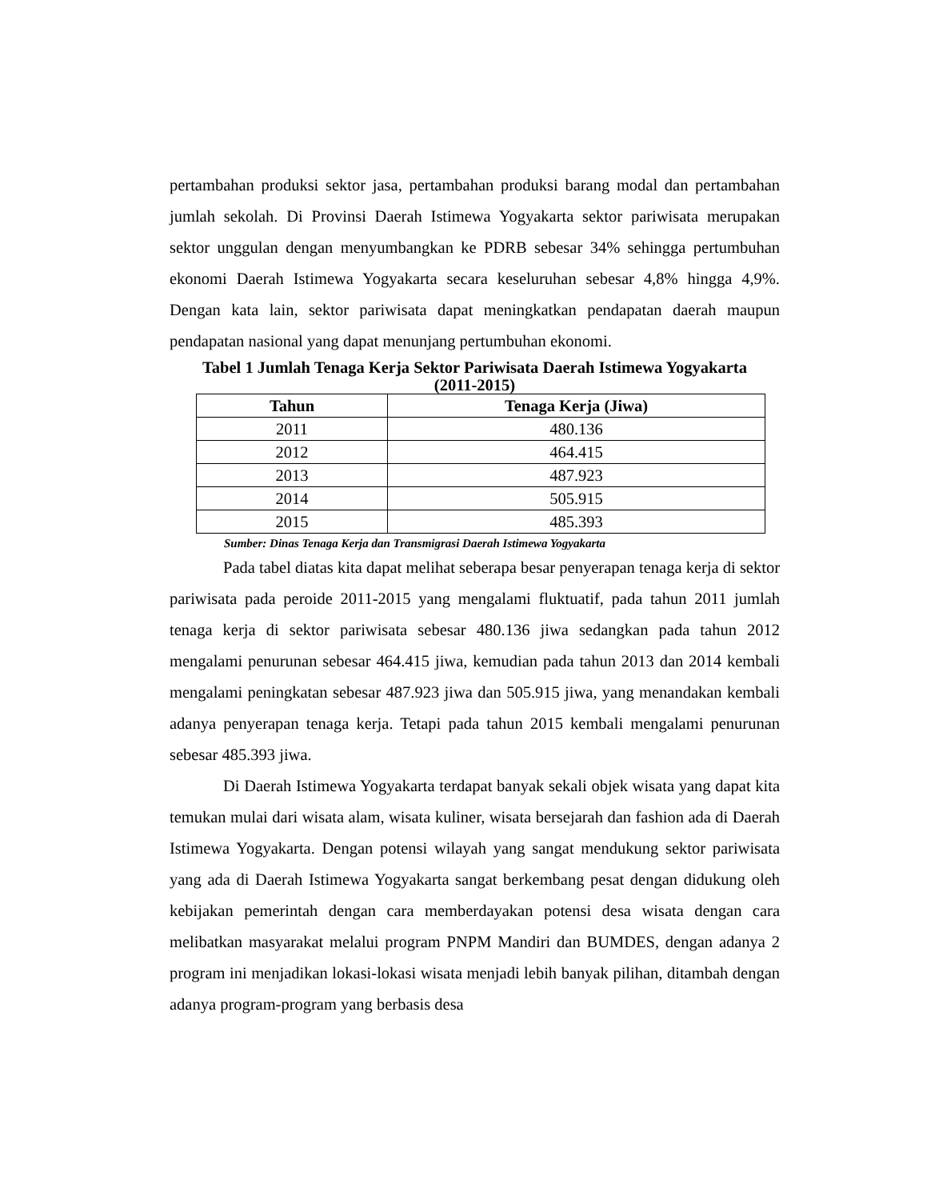pertambahan produksi sektor jasa, pertambahan produksi barang modal dan pertambahan jumlah sekolah. Di Provinsi Daerah Istimewa Yogyakarta sektor pariwisata merupakan sektor unggulan dengan menyumbangkan ke PDRB sebesar 34% sehingga pertumbuhan ekonomi Daerah Istimewa Yogyakarta secara keseluruhan sebesar 4,8% hingga 4,9%. Dengan kata lain, sektor pariwisata dapat meningkatkan pendapatan daerah maupun pendapatan nasional yang dapat menunjang pertumbuhan ekonomi.
Tabel 1 Jumlah Tenaga Kerja Sektor Pariwisata Daerah Istimewa Yogyakarta
(2011-2015)
| Tahun | Tenaga Kerja (Jiwa) |
| --- | --- |
| 2011 | 480.136 |
| 2012 | 464.415 |
| 2013 | 487.923 |
| 2014 | 505.915 |
| 2015 | 485.393 |
Sumber: Dinas Tenaga Kerja dan Transmigrasi Daerah Istimewa Yogyakarta
Pada tabel diatas kita dapat melihat seberapa besar penyerapan tenaga kerja di sektor pariwisata pada peroide 2011-2015 yang mengalami fluktuatif, pada tahun 2011 jumlah tenaga kerja di sektor pariwisata sebesar 480.136 jiwa sedangkan pada tahun 2012 mengalami penurunan sebesar 464.415 jiwa, kemudian pada tahun 2013 dan 2014 kembali mengalami peningkatan sebesar 487.923 jiwa dan 505.915 jiwa, yang menandakan kembali adanya penyerapan tenaga kerja. Tetapi pada tahun 2015 kembali mengalami penurunan sebesar 485.393 jiwa.
Di Daerah Istimewa Yogyakarta terdapat banyak sekali objek wisata yang dapat kita temukan mulai dari wisata alam, wisata kuliner, wisata bersejarah dan fashion ada di Daerah Istimewa Yogyakarta. Dengan potensi wilayah yang sangat mendukung sektor pariwisata yang ada di Daerah Istimewa Yogyakarta sangat berkembang pesat dengan didukung oleh kebijakan pemerintah dengan cara memberdayakan potensi desa wisata dengan cara melibatkan masyarakat melalui program PNPM Mandiri dan BUMDES, dengan adanya 2 program ini menjadikan lokasi-lokasi wisata menjadi lebih banyak pilihan, ditambah dengan adanya program-program yang berbasis desa